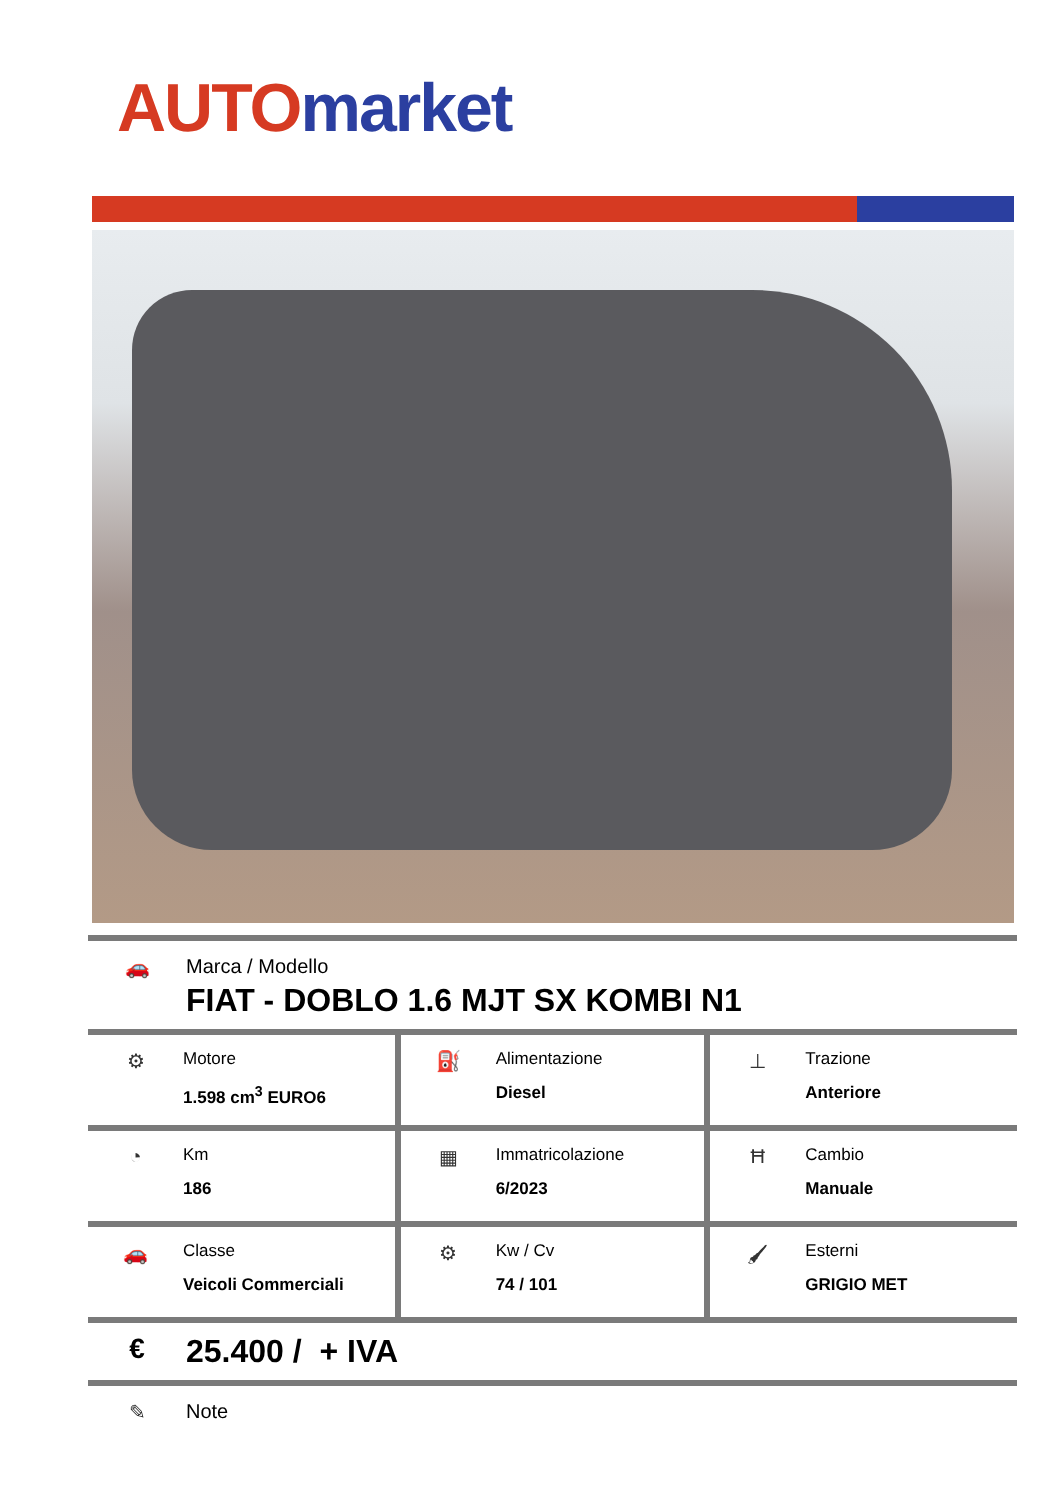AUTO market
🚗 Marca / Modello
FIAT - DOBLO 1.6 MJT SX KOMBI N1
| ⚙ Motore 1.598 cm<sup>3</sup> EURO6 | ⛽ Alimentazione Diesel | ⊥ Trazione Anteriore |
| ◔ Km 186 | ▦ Immatricolazione 6/2023 | Ħ Cambio Manuale |
| 🚗 Classe Veicoli Commerciali | ⚙ Kw / Cv 74 / 101 | 🖌 Esterni GRIGIO MET |
€ 25.400 / + IVA
✎ Note